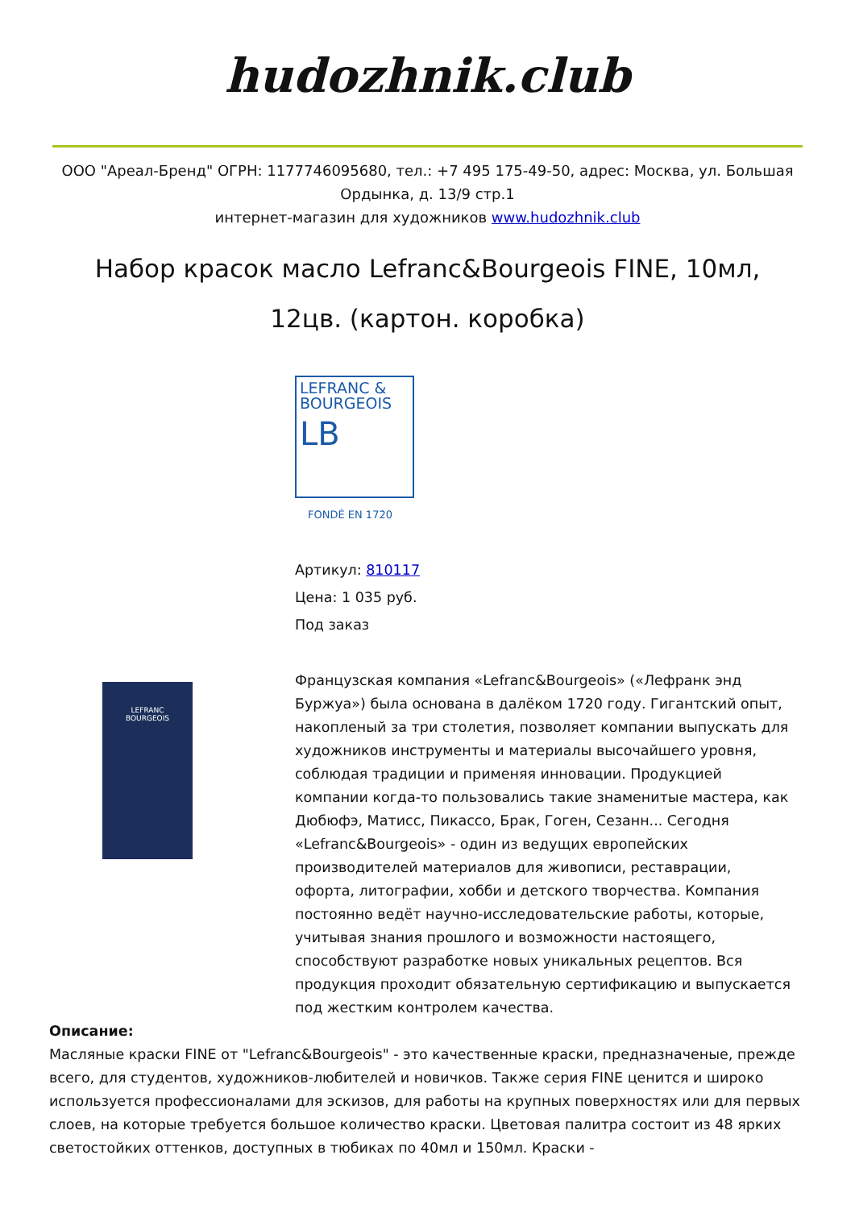hudozhnik.club
ООО "Ареал-Бренд" ОГРН: 1177746095680, тел.: +7 495 175-49-50, адрес: Москва, ул. Большая Ордынка, д. 13/9 стр.1
интернет-магазин для художников www.hudozhnik.club
Набор красок масло Lefranc&Bourgeois FINE, 10мл, 12цв. (картон. коробка)
LEFRANC
BOURGEOIS
LEFRANC &
BOURGEOIS
LB
FONDÉ EN 1720
Артикул: 810117
Цена: 1 035 руб.
Под заказ
Французская компания «Lefranc&Bourgeois» («Лефранк энд Буржуа») была основана в далёком 1720 году. Гигантский опыт, накопленый за три столетия, позволяет компании выпускать для художников инструменты и материалы высочайшего уровня, соблюдая традиции и применяя инновации. Продукцией компании когда-то пользовались такие знаменитые мастера, как Дюбюфэ, Матисс, Пикассо, Брак, Гоген, Сезанн... Сегодня «Lefranc&Bourgeois» - один из ведущих европейских производителей материалов для живописи, реставрации, офорта, литографии, хобби и детского творчества. Компания постоянно ведёт научно-исследовательские работы, которые, учитывая знания прошлого и возможности настоящего, способствуют разработке новых уникальных рецептов. Вся продукция проходит обязательную сертификацию и выпускается под жестким контролем качества.
Описание:
Масляные краски FINE от "Lefranc&Bourgeois" - это качественные краски, предназначеные, прежде всего, для студентов, художников-любителей и новичков. Также серия FINE ценится и широко используется профессионалами для эскизов, для работы на крупных поверхностях или для первых слоев, на которые требуется большое количество краски. Цветовая палитра состоит из 48 ярких светостойких оттенков, доступных в тюбиках по 40мл и 150мл. Краски -